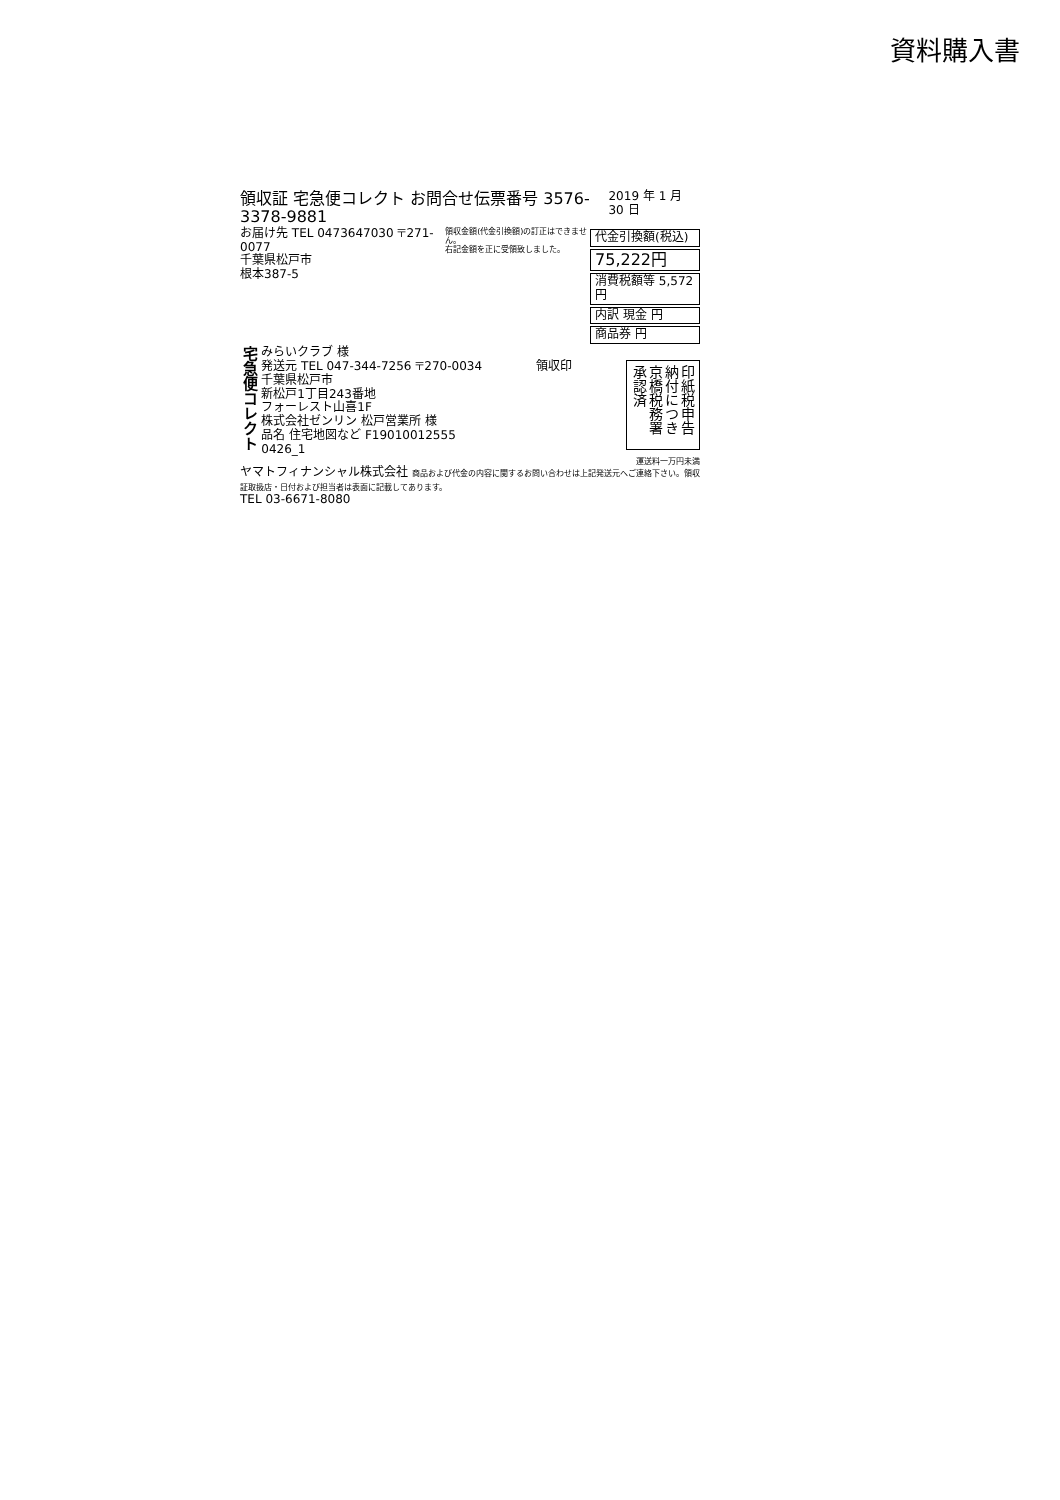資料購入書
領収証 宅急便コレクト お問合せ伝票番号 3576-3378-9881 2019 年 1 月 30 日
お届け先 TEL 0473647030 〒271-0077
千葉県松戸市
根本387-5
領収金額(代金引換額)の訂正はできません。
右記金額を正に受領致しました。
代金引換額(税込)
75,222円
消費税額等 5,572円
内訳 現金 円
商品券 円
宅急便コレクト
みらいクラブ 様
発送元 TEL 047-344-7256 〒270-0034
千葉県松戸市
新松戸1丁目243番地
フォーレスト山喜1F
株式会社ゼンリン 松戸営業所 様
品名 住宅地図など F19010012555
0426_1
領収印
印紙税申告納付につき京橋税務署承認済
運送料一万円未満
ヤマトフィナンシャル株式会社 商品および代金の内容に関するお問い合わせは上記発送元へご連絡下さい。領収証取扱店・日付および担当者は表面に記載してあります。
TEL 03-6671-8080